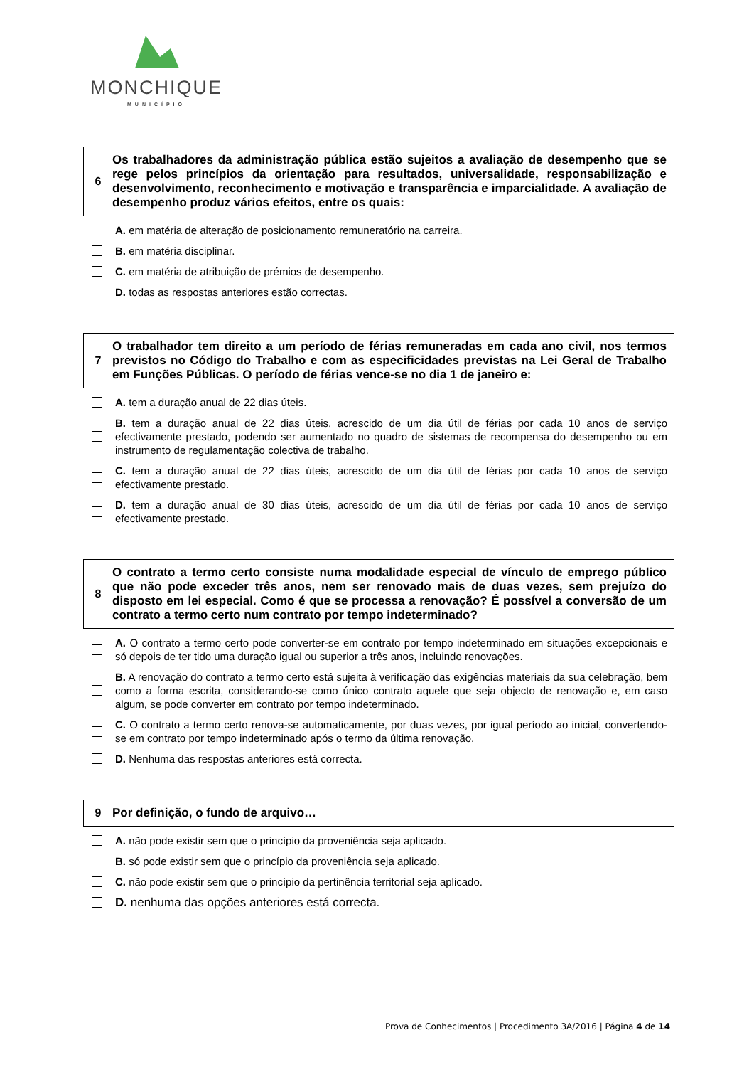MONCHIQUE
MUNICÍPIO
6
Os trabalhadores da administração pública estão sujeitos a avaliação de desempenho que se rege pelos princípios da orientação para resultados, universalidade, responsabilização e desenvolvimento, reconhecimento e motivação e transparência e imparcialidade. A avaliação de desempenho produz vários efeitos, entre os quais:
A. em matéria de alteração de posicionamento remuneratório na carreira.
B. em matéria disciplinar.
C. em matéria de atribuição de prémios de desempenho.
D. todas as respostas anteriores estão correctas.
7
O trabalhador tem direito a um período de férias remuneradas em cada ano civil, nos termos previstos no Código do Trabalho e com as especificidades previstas na Lei Geral de Trabalho em Funções Públicas. O período de férias vence-se no dia 1 de janeiro e:
A. tem a duração anual de 22 dias úteis.
B. tem a duração anual de 22 dias úteis, acrescido de um dia útil de férias por cada 10 anos de serviço efectivamente prestado, podendo ser aumentado no quadro de sistemas de recompensa do desempenho ou em instrumento de regulamentação colectiva de trabalho.
C. tem a duração anual de 22 dias úteis, acrescido de um dia útil de férias por cada 10 anos de serviço efectivamente prestado.
D. tem a duração anual de 30 dias úteis, acrescido de um dia útil de férias por cada 10 anos de serviço efectivamente prestado.
8
O contrato a termo certo consiste numa modalidade especial de vínculo de emprego público que não pode exceder três anos, nem ser renovado mais de duas vezes, sem prejuízo do disposto em lei especial. Como é que se processa a renovação? É possível a conversão de um contrato a termo certo num contrato por tempo indeterminado?
A. O contrato a termo certo pode converter-se em contrato por tempo indeterminado em situações excepcionais e só depois de ter tido uma duração igual ou superior a três anos, incluindo renovações.
B. A renovação do contrato a termo certo está sujeita à verificação das exigências materiais da sua celebração, bem como a forma escrita, considerando-se como único contrato aquele que seja objecto de renovação e, em caso algum, se pode converter em contrato por tempo indeterminado.
C. O contrato a termo certo renova-se automaticamente, por duas vezes, por igual período ao inicial, convertendo-se em contrato por tempo indeterminado após o termo da última renovação.
D. Nenhuma das respostas anteriores está correcta.
9
Por definição, o fundo de arquivo…
A. não pode existir sem que o princípio da proveniência seja aplicado.
B. só pode existir sem que o princípio da proveniência seja aplicado.
C. não pode existir sem que o princípio da pertinência territorial seja aplicado.
D. nenhuma das opções anteriores está correcta.
Prova de Conhecimentos | Procedimento 3A/2016 | Página 4 de 14